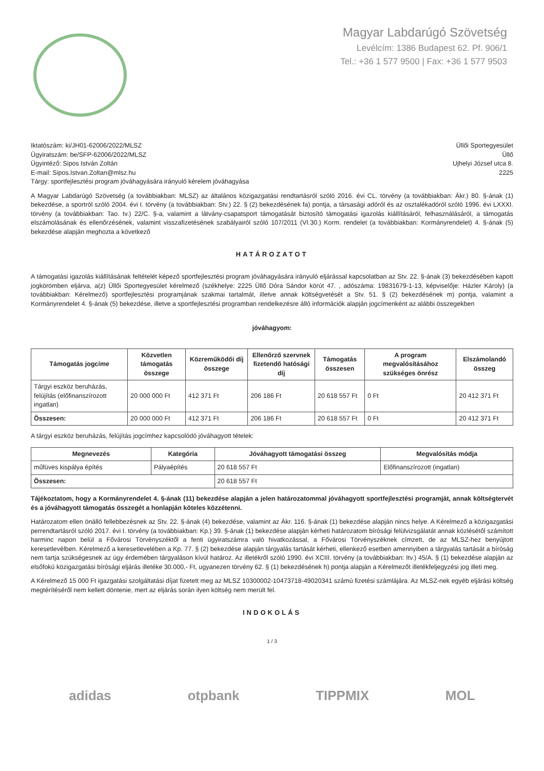Magyar Labdarúgó Szövetség
Levélcím: 1386 Budapest 62. Pf. 906/1
Tel.: +36 1 577 9500 | Fax: +36 1 577 9503
Iktatószám: ki/JH01-62006/2022/MLSZ
Ügyiratszám: be/SFP-62006/2022/MLSZ
Ügyintéző: Sipos István Zoltán
E-mail: Sipos.Istvan.Zoltan@mlsz.hu
Tárgy: sportfejlesztési program jóváhagyására irányuló kérelem jóváhagyása
Üllői Sportegyesület
Üllő
Ujhelyi József utca 8.
2225
A Magyar Labdarúgó Szövetség (a továbbiakban: MLSZ) az általános közigazgatási rendtartásról szóló 2016. évi CL. törvény (a továbbiakban: Ákr.) 80. §-ának (1) bekezdése, a sportról szóló 2004. évi I. törvény (a továbbiakban: Stv.) 22. § (2) bekezdésének fa) pontja, a társasági adóról és az osztalékadóról szóló 1996. évi LXXXI. törvény (a továbbiakban: Tao. tv.) 22/C. §-a, valamint a látvány-csapatsport támogatását biztosító támogatási igazolás kiállításáról, felhasználásáról, a támogatás elszámolásának és ellenőrzésének, valamint visszafizetésének szabályairól szóló 107/2011 (VI.30.) Korm. rendelet (a továbbiakban: Kormányrendelet) 4. §-ának (5) bekezdése alapján meghozta a következő
HATÁROZATOT
A támogatási igazolás kiállításának feltételét képező sportfejlesztési program jóváhagyására irányuló eljárással kapcsolatban az Stv. 22. §-ának (3) bekezdésében kapott jogkörömben eljárva, a(z) Üllői Sportegyesület kérelmező (székhelye: 2225 Üllő Dóra Sándor körút 47. , adószáma: 19831679-1-13, képviselője: Házler Károly) (a továbbiakban: Kérelmező) sportfejlesztési programjának szakmai tartalmát, illetve annak költségvetését a Stv. 51. § (2) bekezdésének m) pontja, valamint a Kormányrendelet 4. §-ának (5) bekezdése, illetve a sportfejlesztési programban rendelkezésre álló információk alapján jogcímenként az alábbi összegekben
jóváhagyom:
| Támogatás jogcíme | Közvetlen támogatás összege | Közreműködői díj összege | Ellenőrző szervnek fizetendő hatósági díj | Támogatás összesen | A program megvalósításához szükséges önrész | Elszámolandó összeg |
| --- | --- | --- | --- | --- | --- | --- |
| Tárgyi eszköz beruházás, felújítás (előfinanszírozott ingatlan) | 20 000 000 Ft | 412 371 Ft | 206 186 Ft | 20 618 557 Ft | 0 Ft | 20 412 371 Ft |
| Összesen: | 20 000 000 Ft | 412 371 Ft | 206 186 Ft | 20 618 557 Ft | 0 Ft | 20 412 371 Ft |
A tárgyi eszköz beruházás, felújítás jogcímhez kapcsolódó jóváhagyott tételek:
| Megnevezés | Kategória | Jóváhagyott támogatási összeg | Megvalósítás módja |
| --- | --- | --- | --- |
| műfüves kispálya építés | Pályaépítés | 20 618 557 Ft | Előfinanszírozott (ingatlan) |
| Összesen: | | 20 618 557 Ft | |
Tájékoztatom, hogy a Kormányrendelet 4. §-ának (11) bekezdése alapján a jelen határozatommal jóváhagyott sportfejlesztési programját, annak költségtervét és a jóváhagyott támogatás összegét a honlapján köteles közzétenni.
Határozatom ellen önálló fellebbezésnek az Stv. 22. §-ának (4) bekezdése, valamint az Ákr. 116. §-ának (1) bekezdése alapján nincs helye. A Kérelmező a közigazgatási perrendtartásról szóló 2017. évi I. törvény (a továbbiakban: Kp.) 39. §-ának (1) bekezdése alapján kérheti határozatom bírósági felülvizsgálatát annak közlésétől számított harminc napon belül a Fővárosi Törvényszéktől a fenti ügyiratszámra való hivatkozással, a Fővárosi Törvényszéknek címzett, de az MLSZ-hez benyújtott keresetlevélben. Kérelmező a keresetlevelében a Kp. 77. § (2) bekezdése alapján tárgyalás tartását kérheti, ellenkező esetben amennyiben a tárgyalás tartását a bíróság nem tartja szükségesnek az ügy érdemében tárgyaláson kívül határoz. Az illetékről szóló 1990. évi XCIII. törvény (a továbbiakban: Itv.) 45/A. § (1) bekezdése alapján az elsőfokú közigazgatási bírósági eljárás illetéke 30.000,- Ft, ugyanezen törvény 62. § (1) bekezdésének h) pontja alapján a Kérelmezőt illetékfeljegyzési jog illeti meg.
A Kérelmező 15 000 Ft igazgatási szolgáltatási díjat fizetett meg az MLSZ 10300002-10473718-49020341 számú fizetési számlájára. Az MLSZ-nek egyéb eljárási költség megtérítéséről nem kellett döntenie, mert az eljárás során ilyen költség nem merült fel.
INDOKOLÁS
1 / 3
adidas otpbank TIPPMIX MOL